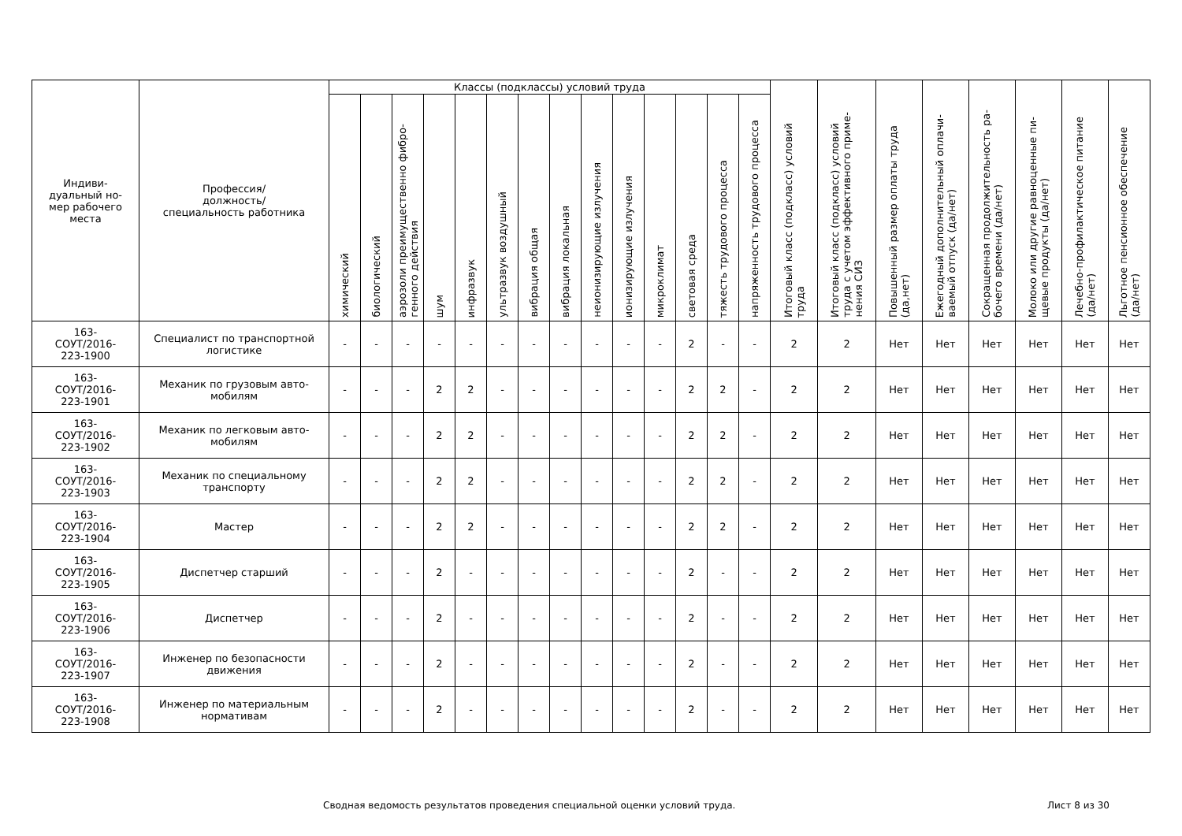| Индиви- дуальный но- мер рабочего места | Профессия/ должность/ специальность работника | Классы (подклассы) условий труда | | | | | | | | | | | | | | Итоговый класс (подкласс) условий труда | Итоговый класс (подкласс) условий труда с учетом эффективного приме-нения СИЗ | Повышенный размер оплаты труда (да,нет) | Ежегодный дополнительный оплачи-ваемый отпуск (да/нет) | Сокращенная продолжительность ра-бочего времени (да/нет) | Молоко или другие равноценные пи-щевые продукты (да/нет) | Лечебно-профилактическое питание (да/нет) | Льготное пенсионное обеспечение (да/нет) |
| --- | --- | --- | --- | --- | --- | --- | --- | --- | --- | --- | --- | --- | --- | --- | --- | --- | --- | --- | --- | --- | --- | --- | --- |
| | | химический | биологический | аэрозоли преимущественно фибро-генного действия | шум | инфразвук | ультразвук воздушный | вибрация общая | вибрация локальная | неионизирующие излучения | ионизирующие излучения | микроклимат | световая среда | тяжесть трудового процесса | напряженность трудового процесса | | | | | | | | |
| 163- СОУТ/2016- 223-1900 | Специалист по транспортной логистике | - | - | - | - | - | - | - | - | - | - | - | 2 | - | - | 2 | 2 | Нет | Нет | Нет | Нет | Нет | Нет |
| 163- СОУТ/2016- 223-1901 | Механик по грузовым авто-мобилям | - | - | - | 2 | 2 | - | - | - | - | - | - | 2 | 2 | - | 2 | 2 | Нет | Нет | Нет | Нет | Нет | Нет |
| 163- СОУТ/2016- 223-1902 | Механик по легковым авто-мобилям | - | - | - | 2 | 2 | - | - | - | - | - | - | 2 | 2 | - | 2 | 2 | Нет | Нет | Нет | Нет | Нет | Нет |
| 163- СОУТ/2016- 223-1903 | Механик по специальному транспорту | - | - | - | 2 | 2 | - | - | - | - | - | - | 2 | 2 | - | 2 | 2 | Нет | Нет | Нет | Нет | Нет | Нет |
| 163- СОУТ/2016- 223-1904 | Мастер | - | - | - | 2 | 2 | - | - | - | - | - | - | 2 | 2 | - | 2 | 2 | Нет | Нет | Нет | Нет | Нет | Нет |
| 163- СОУТ/2016- 223-1905 | Диспетчер старший | - | - | - | 2 | - | - | - | - | - | - | - | 2 | - | - | 2 | 2 | Нет | Нет | Нет | Нет | Нет | Нет |
| 163- СОУТ/2016- 223-1906 | Диспетчер | - | - | - | 2 | - | - | - | - | - | - | - | 2 | - | - | 2 | 2 | Нет | Нет | Нет | Нет | Нет | Нет |
| 163- СОУТ/2016- 223-1907 | Инженер по безопасности движения | - | - | - | 2 | - | - | - | - | - | - | - | 2 | - | - | 2 | 2 | Нет | Нет | Нет | Нет | Нет | Нет |
| 163- СОУТ/2016- 223-1908 | Инженер по материальным нормативам | - | - | - | 2 | - | - | - | - | - | - | - | 2 | - | - | 2 | 2 | Нет | Нет | Нет | Нет | Нет | Нет |
Сводная ведомость результатов проведения специальной оценки условий труда. Лист 8 из 30